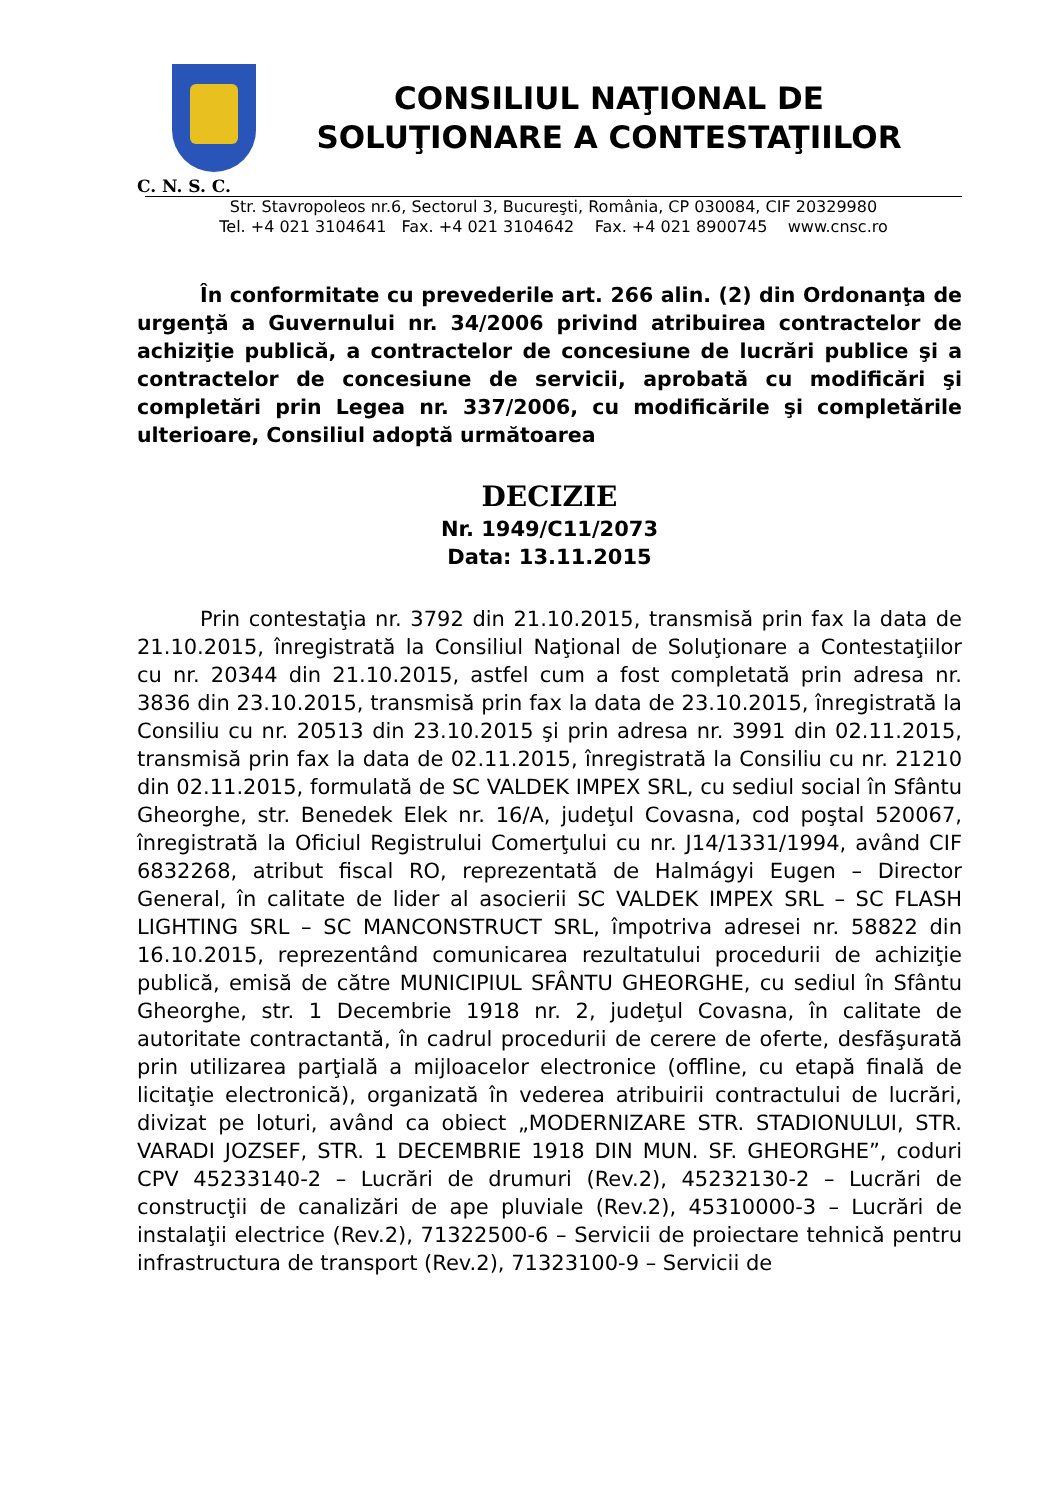CONSILIUL NAŢIONAL DE
SOLUŢIONARE A CONTESTAŢIILOR
C. N. S. C.
Str. Stavropoleos nr.6, Sectorul 3, Bucureşti, România, CP 030084, CIF 20329980
Tel. +4 021 3104641 Fax. +4 021 3104642 Fax. +4 021 8900745 www.cnsc.ro
În conformitate cu prevederile art. 266 alin. (2) din Ordonanţa de urgenţă a Guvernului nr. 34/2006 privind atribuirea contractelor de achiziţie publică, a contractelor de concesiune de lucrări publice şi a contractelor de concesiune de servicii, aprobată cu modificări şi completări prin Legea nr. 337/2006, cu modificările şi completările ulterioare, Consiliul adoptă următoarea
DECIZIE
Nr. 1949/C11/2073
Data: 13.11.2015
Prin contestaţia nr. 3792 din 21.10.2015, transmisă prin fax la data de 21.10.2015, înregistrată la Consiliul Naţional de Soluţionare a Contestaţiilor cu nr. 20344 din 21.10.2015, astfel cum a fost completată prin adresa nr. 3836 din 23.10.2015, transmisă prin fax la data de 23.10.2015, înregistrată la Consiliu cu nr. 20513 din 23.10.2015 şi prin adresa nr. 3991 din 02.11.2015, transmisă prin fax la data de 02.11.2015, înregistrată la Consiliu cu nr. 21210 din 02.11.2015, formulată de SC VALDEK IMPEX SRL, cu sediul social în Sfântu Gheorghe, str. Benedek Elek nr. 16/A, judeţul Covasna, cod poştal 520067, înregistrată la Oficiul Registrului Comerţului cu nr. J14/1331/1994, având CIF 6832268, atribut fiscal RO, reprezentată de Halmágyi Eugen – Director General, în calitate de lider al asocierii SC VALDEK IMPEX SRL – SC FLASH LIGHTING SRL – SC MANCONSTRUCT SRL, împotriva adresei nr. 58822 din 16.10.2015, reprezentând comunicarea rezultatului procedurii de achiziţie publică, emisă de către MUNICIPIUL SFÂNTU GHEORGHE, cu sediul în Sfântu Gheorghe, str. 1 Decembrie 1918 nr. 2, judeţul Covasna, în calitate de autoritate contractantă, în cadrul procedurii de cerere de oferte, desfăşurată prin utilizarea parţială a mijloacelor electronice (offline, cu etapă finală de licitaţie electronică), organizată în vederea atribuirii contractului de lucrări, divizat pe loturi, având ca obiect „MODERNIZARE STR. STADIONULUI, STR. VARADI JOZSEF, STR. 1 DECEMBRIE 1918 DIN MUN. SF. GHEORGHE”, coduri CPV 45233140-2 – Lucrări de drumuri (Rev.2), 45232130-2 – Lucrări de construcţii de canalizări de ape pluviale (Rev.2), 45310000-3 – Lucrări de instalaţii electrice (Rev.2), 71322500-6 – Servicii de proiectare tehnică pentru infrastructura de transport (Rev.2), 71323100-9 – Servicii de